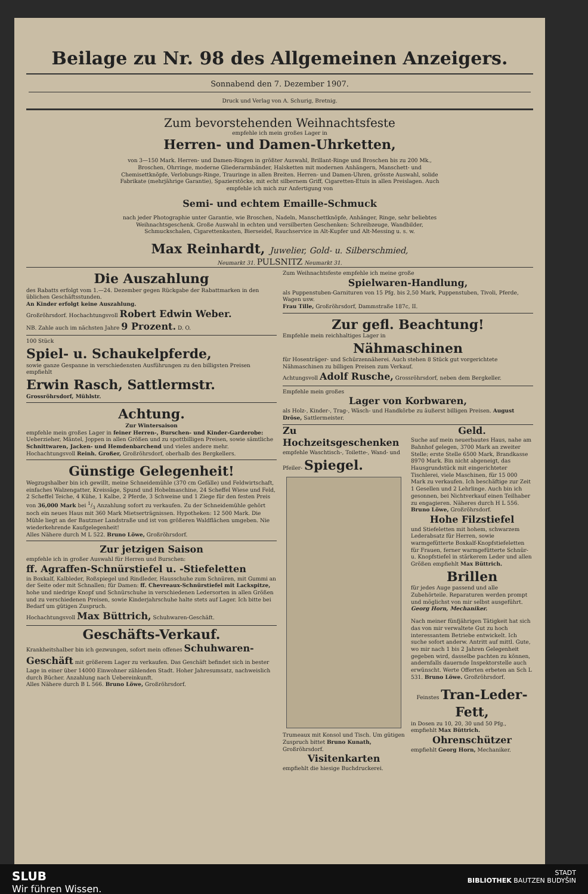Beilage zu Nr. 98 des Allgemeinen Anzeigers.
Sonnabend den 7. Dezember 1907.
Druck und Verlag von A. Schurig, Bretnig.
Zum bevorstehenden Weihnachtsfeste
empfehle ich mein großes Lager in
Herren- und Damen-Uhrketten,
von 3—150 Mark. Herren- und Damen-Ringen in größter Auswahl, Brillant-Ringe und Broschen bis zu 200 Mk., Broschen, Ohrringe, moderne Gliederarmbänder, Halsketten mit modernen Anhängern, Manschett- und Chemisettknöpfe, Verlobungs-Ringe, Trauringe in allen Breiten. Herren- und Damen-Uhren, grösste Auswahl, solide Fabrikate (mehrjährige Garantie), Spazierstöcke, mit echt silbernem Griff, Cigaretten-Etuis in allen Preislagen. Auch empfehle ich mich zur Anfertigung von
Semi- und echtem Emaille-Schmuck
nach jeder Photographie unter Garantie, wie Broschen, Nadeln, Manschettknöpfe, Anhänger, Ringe, sehr beliebtes Weihnachtsgeschenk. Große Auswahl in echten und versilberten Geschenken: Schreibzeuge, Wandbilder, Schmuckschalen, Cigarettenkasten, Bierseidel, Rauchservice in Alt-Kupfer und Alt-Messing u. s. w.
Max Reinhardt, Juwelier, Gold- u. Silberschmied,
Neumarkt 31. PULSNITZ Neumarkt 31.
Die Auszahlung
des Rabatts erfolgt vom 1.—24. Dezember gegen Rückgabe der Rabattmarken in den üblichen Geschäftsstunden.
An Kinder erfolgt keine Auszahlung.
Großröhrsdorf. Hochachtungsvoll Robert Edwin Weber.
NB. Zahle auch im nächsten Jahre 9 Prozent. D. O.
100 Stück
Spiel- u. Schaukelpferde,
sowie ganze Gespanne in verschiedensten Ausführungen zu den billigsten Preisen empfiehlt
Erwin Rasch, Sattlermstr.
Grossröhrsdorf, Mühlstr.
Achtung.
Zur Wintersaison
empfehle mein großes Lager in feiner Herren-, Burschen- und Kinder-Garderobe: Ueberzieher, Mäntel, Joppen in allen Größen und zu spottbilligen Preisen, sowie sämtliche Schnittwaren, Jacken- und Hemdenbarchend und vieles andere mehr.
Hochachtungsvoll Reinh. Großer, Großröhrsdorf, oberhalb des Bergkellers.
Günstige Gelegenheit!
Wegzugshalber bin ich gewillt, meine Schneidemühle (370 cm Gefälle) und Feldwirtschaft, einfaches Walzengatter, Kreissäge, Spund und Hobelmaschine, 24 Scheffel Wiese und Feld, 2 Scheffel Teiche, 4 Kühe, 1 Kalbe, 2 Pferde, 3 Schweine und 1 Ziege für den festen Preis von 36,000 Mark bei 1/3 Anzahlung sofort zu verkaufen. Zu der Schneidemühle gehört noch ein neues Haus mit 360 Mark Mietserträgnissen. Hypotheken: 12 500 Mark. Die Mühle liegt an der Bautzner Landstraße und ist von größeren Waldflächen umgeben. Nie wiederkehrende Kaufgelegenheit!
Alles Nähere durch M L 522. Bruno Löwe, Großröhrsdorf.
Zur jetzigen Saison
empfehle ich in großer Auswahl für Herren und Burschen:
ff. Agraffen-Schnürstiefel u. -Stiefeletten
in Boxkalf, Kalbleder, Roßspiegel und Rindleder, Hausschuhe zum Schnüren, mit Gummi an der Seite oder mit Schnallen; für Damen: ff. Chevreaux-Schnürstiefel mit Lackspitze, hohe und niedrige Knopf und Schnürschuhe in verschiedenen Ledersorten in allen Größen und zu verschiedenen Preisen, sowie Kinderjahrschuhe halte stets auf Lager. Ich bitte bei Bedarf um gütigen Zuspruch.
Hochachtungsvoll Max Büttrich, Schuhwaren-Geschäft.
Geschäfts-Verkauf.
Krankheitshalber bin ich gezwungen, sofort mein offenes Schuhwaren-Geschäft mit größerem Lager zu verkaufen. Das Geschäft befindet sich in bester Lage in einer über 14000 Einwohner zählenden Stadt. Hoher Jahresumsatz, nachweislich durch Bücher. Anzahlung nach Uebereinkunft.
Alles Nähere durch B L 566. Bruno Löwe, Großröhrsdorf.
Zum Weihnachtsfeste empfehle ich meine große
Spielwaren-Handlung,
als Puppenstuben-Garnituren von 15 Pfg. bis 2,50 Mark, Puppenstuben, Tivoli, Pferde, Wagen usw.
Frau Tille, Großröhrsdorf, Dammstraße 187c, II.
Zur gefl. Beachtung!
Empfehle mein reichhaltiges Lager in
Nähmaschinen
für Hosenträger- und Schürzennäherei. Auch stehen 8 Stück gut vorgerichtete Nähmaschinen zu billigen Preisen zum Verkauf.
Achtungsvoll Adolf Rusche, Grossröhrsdorf, neben dem Bergkeller.
Empfehle mein großes
Lager von Korbwaren,
als Holz-, Kinder-, Trag-, Wäsch- und Handkörbe zu äußerst billigen Preisen. August Dröse, Sattlermeister.
Zu Hochzeitsgeschenken
empfehle Waschtisch-, Toilette-, Wand- und Pfeiler- Spiegel.
Trumeaux mit Konsol und Tisch. Um gütigen Zuspruch bittet Bruno Kunath, Großröhrsdorf.
Visitenkarten
empfiehlt die hiesige Buchdruckerei.
Geld.
Suche auf mein neuerbautes Haus, nahe am Bahnhof gelegen, 3700 Mark an zweiter Stelle; erste Stelle 6500 Mark, Brandkasse 8970 Mark. Bin nicht abgeneigt, das Hausgrundstück mit eingerichteter Tischlerei, viele Maschinen, für 15 000 Mark zu verkaufen. Ich beschäftige zur Zeit 1 Gesellen und 2 Lehrlinge. Auch bin ich gesonnen, bei Nichtverkauf einen Teilhaber zu engagieren. Näheres durch H L 556. Bruno Löwe, Großröhrsdorf.
Hohe Filzstiefel
und Stiefeletten mit hohem, schwarzem Lederabsatz für Herren, sowie warmgefütterte Boxkalf-Knopfstiefeletten für Frauen, ferner warmgefütterte Schnür- u. Knopfstiefel in stärkerem Leder und allen Größen empfiehlt Max Büttrich.
Brillen
für jedes Auge passend und alle Zubehörteile. Reparaturen werden prompt und möglichst von mir selbst ausgeführt. Georg Horn, Mechaniker.
Nach meiner fünfjährigen Tätigkeit hat sich das von mir verwaltete Gut zu hoch interessantem Betriebe entwickelt. Ich suche sofort anderw. Antritt auf mittl. Gute, wo mir nach 1 bis 2 Jahren Gelegenheit gegeben wird, dasselbe pachten zu können, andernfalls dauernde Inspektorstelle auch erwünscht. Werte Offerten erbeten an Sch L 531. Bruno Löwe. Großröhrsdorf.
Feinstes Tran-Leder-Fett,
in Dosen zu 10, 20, 30 und 50 Pfg., empfiehlt Max Büttrich.
Ohrenschützer
empfiehlt Georg Horn, Mechaniker.
SLUB
Wir führen Wissen.
STADT
BIBLIOTHEK BAUTZEN BUDYŠIN